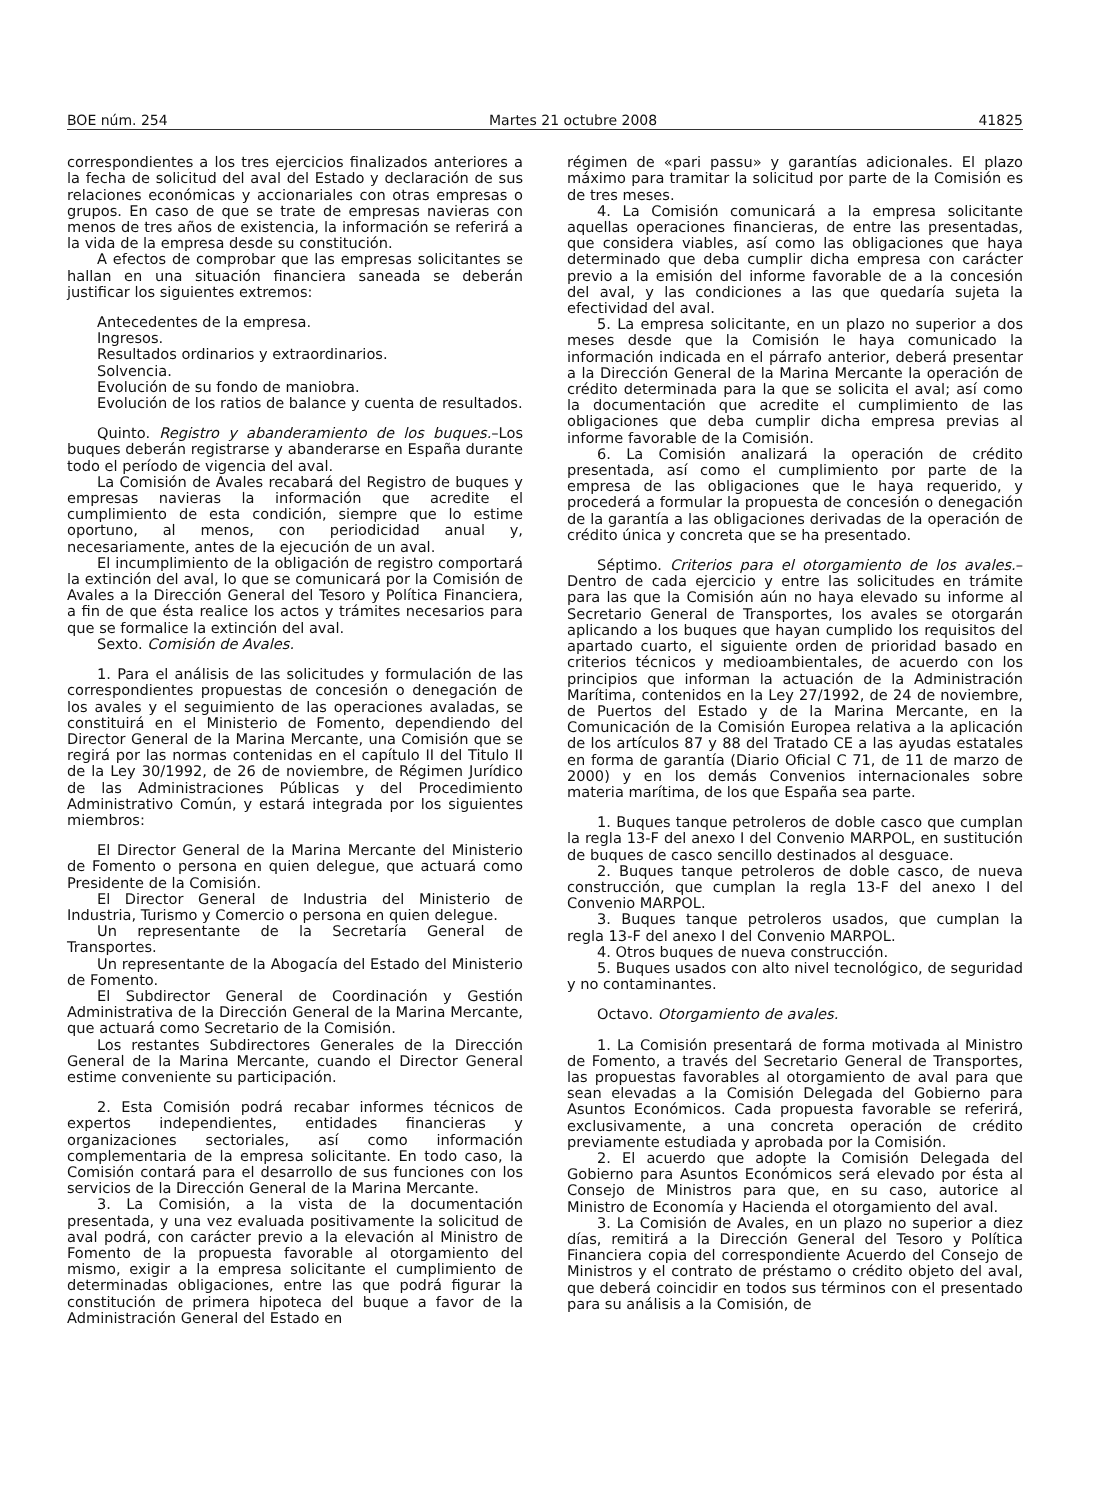BOE núm. 254 Martes 21 octubre 2008 41825
correspondientes a los tres ejercicios finalizados anteriores a la fecha de solicitud del aval del Estado y declaración de sus relaciones económicas y accionariales con otras empresas o grupos. En caso de que se trate de empresas navieras con menos de tres años de existencia, la información se referirá a la vida de la empresa desde su constitución.
A efectos de comprobar que las empresas solicitantes se hallan en una situación financiera saneada se deberán justificar los siguientes extremos:
Antecedentes de la empresa.
Ingresos.
Resultados ordinarios y extraordinarios.
Solvencia.
Evolución de su fondo de maniobra.
Evolución de los ratios de balance y cuenta de resultados.
Quinto. Registro y abanderamiento de los buques.–Los buques deberán registrarse y abanderarse en España durante todo el período de vigencia del aval.
La Comisión de Avales recabará del Registro de buques y empresas navieras la información que acredite el cumplimiento de esta condición, siempre que lo estime oportuno, al menos, con periodicidad anual y, necesariamente, antes de la ejecución de un aval.
El incumplimiento de la obligación de registro comportará la extinción del aval, lo que se comunicará por la Comisión de Avales a la Dirección General del Tesoro y Política Financiera, a fin de que ésta realice los actos y trámites necesarios para que se formalice la extinción del aval.
Sexto. Comisión de Avales.
1. Para el análisis de las solicitudes y formulación de las correspondientes propuestas de concesión o denegación de los avales y el seguimiento de las operaciones avaladas, se constituirá en el Ministerio de Fomento, dependiendo del Director General de la Marina Mercante, una Comisión que se regirá por las normas contenidas en el capítulo II del Titulo II de la Ley 30/1992, de 26 de noviembre, de Régimen Jurídico de las Administraciones Públicas y del Procedimiento Administrativo Común, y estará integrada por los siguientes miembros:
El Director General de la Marina Mercante del Ministerio de Fomento o persona en quien delegue, que actuará como Presidente de la Comisión.
El Director General de Industria del Ministerio de Industria, Turismo y Comercio o persona en quien delegue.
Un representante de la Secretaría General de Transportes.
Un representante de la Abogacía del Estado del Ministerio de Fomento.
El Subdirector General de Coordinación y Gestión Administrativa de la Dirección General de la Marina Mercante, que actuará como Secretario de la Comisión.
Los restantes Subdirectores Generales de la Dirección General de la Marina Mercante, cuando el Director General estime conveniente su participación.
2. Esta Comisión podrá recabar informes técnicos de expertos independientes, entidades financieras y organizaciones sectoriales, así como información complementaria de la empresa solicitante. En todo caso, la Comisión contará para el desarrollo de sus funciones con los servicios de la Dirección General de la Marina Mercante.
3. La Comisión, a la vista de la documentación presentada, y una vez evaluada positivamente la solicitud de aval podrá, con carácter previo a la elevación al Ministro de Fomento de la propuesta favorable al otorgamiento del mismo, exigir a la empresa solicitante el cumplimiento de determinadas obligaciones, entre las que podrá figurar la constitución de primera hipoteca del buque a favor de la Administración General del Estado en
régimen de «pari passu» y garantías adicionales. El plazo máximo para tramitar la solicitud por parte de la Comisión es de tres meses.
4. La Comisión comunicará a la empresa solicitante aquellas operaciones financieras, de entre las presentadas, que considera viables, así como las obligaciones que haya determinado que deba cumplir dicha empresa con carácter previo a la emisión del informe favorable de a la concesión del aval, y las condiciones a las que quedaría sujeta la efectividad del aval.
5. La empresa solicitante, en un plazo no superior a dos meses desde que la Comisión le haya comunicado la información indicada en el párrafo anterior, deberá presentar a la Dirección General de la Marina Mercante la operación de crédito determinada para la que se solicita el aval; así como la documentación que acredite el cumplimiento de las obligaciones que deba cumplir dicha empresa previas al informe favorable de la Comisión.
6. La Comisión analizará la operación de crédito presentada, así como el cumplimiento por parte de la empresa de las obligaciones que le haya requerido, y procederá a formular la propuesta de concesión o denegación de la garantía a las obligaciones derivadas de la operación de crédito única y concreta que se ha presentado.
Séptimo. Criterios para el otorgamiento de los avales.–Dentro de cada ejercicio y entre las solicitudes en trámite para las que la Comisión aún no haya elevado su informe al Secretario General de Transportes, los avales se otorgarán aplicando a los buques que hayan cumplido los requisitos del apartado cuarto, el siguiente orden de prioridad basado en criterios técnicos y medioambientales, de acuerdo con los principios que informan la actuación de la Administración Marítima, contenidos en la Ley 27/1992, de 24 de noviembre, de Puertos del Estado y de la Marina Mercante, en la Comunicación de la Comisión Europea relativa a la aplicación de los artículos 87 y 88 del Tratado CE a las ayudas estatales en forma de garantía (Diario Oficial C 71, de 11 de marzo de 2000) y en los demás Convenios internacionales sobre materia marítima, de los que España sea parte.
1. Buques tanque petroleros de doble casco que cumplan la regla 13-F del anexo I del Convenio MARPOL, en sustitución de buques de casco sencillo destinados al desguace.
2. Buques tanque petroleros de doble casco, de nueva construcción, que cumplan la regla 13-F del anexo I del Convenio MARPOL.
3. Buques tanque petroleros usados, que cumplan la regla 13-F del anexo I del Convenio MARPOL.
4. Otros buques de nueva construcción.
5. Buques usados con alto nivel tecnológico, de seguridad y no contaminantes.
Octavo. Otorgamiento de avales.
1. La Comisión presentará de forma motivada al Ministro de Fomento, a través del Secretario General de Transportes, las propuestas favorables al otorgamiento de aval para que sean elevadas a la Comisión Delegada del Gobierno para Asuntos Económicos. Cada propuesta favorable se referirá, exclusivamente, a una concreta operación de crédito previamente estudiada y aprobada por la Comisión.
2. El acuerdo que adopte la Comisión Delegada del Gobierno para Asuntos Económicos será elevado por ésta al Consejo de Ministros para que, en su caso, autorice al Ministro de Economía y Hacienda el otorgamiento del aval.
3. La Comisión de Avales, en un plazo no superior a diez días, remitirá a la Dirección General del Tesoro y Política Financiera copia del correspondiente Acuerdo del Consejo de Ministros y el contrato de préstamo o crédito objeto del aval, que deberá coincidir en todos sus términos con el presentado para su análisis a la Comisión, de